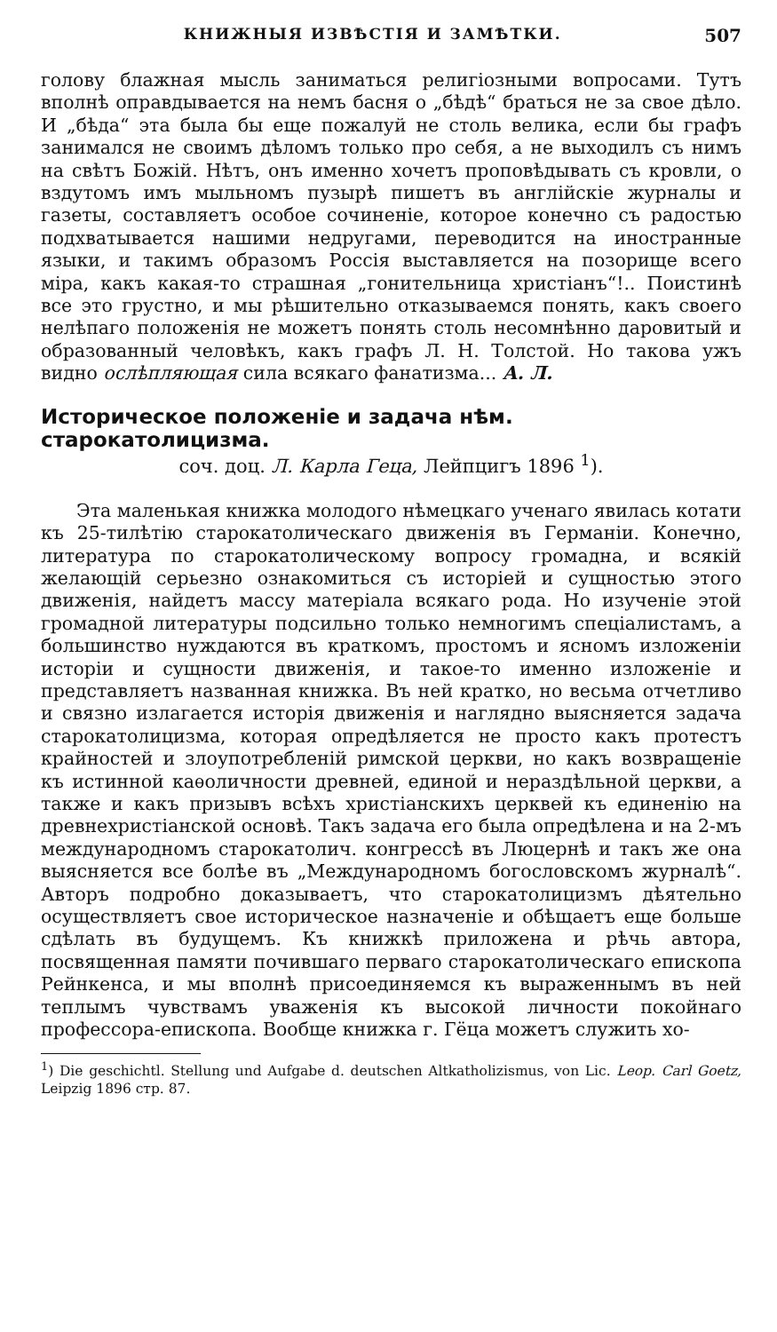КНИЖНЫЯ ИЗВѢСТІЯ И ЗАМѢТКИ. 507
голову блажная мысль заниматься религіозными вопросами. Тутъ вполнѣ оправдывается на немъ басня о „бѣдѣ“ браться не за свое дѣло. И „бѣда“ эта была бы еще пожалуй не столь велика, если бы графъ занимался не своимъ дѣломъ только про себя, а не выходилъ съ нимъ на свѣтъ Божій. Нѣтъ, онъ именно хочетъ проповѣдывать съ кровли, о вздутомъ имъ мыльномъ пузырѣ пишетъ въ англійскіе журналы и газеты, составляетъ особое сочиненіе, которое конечно съ радостью подхватывается нашими недругами, переводится на иностранные языки, и такимъ образомъ Россія выставляется на позорище всего міра, какъ какая-то страшная „гонительница христіанъ“!.. Поистинѣ все это грустно, и мы рѣшительно отказываемся понять, какъ своего нелѣпаго положенія не можетъ понять столь несомнѣнно даровитый и образованный человѣкъ, какъ графъ Л. Н. Толстой. Но такова ужъ видно ослѣпляющая сила всякаго фанатизма... А. Л.
Историческое положеніе и задача нѣм. старокатолицизма.
соч. доц. Л. Карла Геца, Лейпцигъ 1896 <sup>1</sup>).
Эта маленькая книжка молодого нѣмецкаго ученаго явилась котати къ 25-тилѣтію старокатолическаго движенія въ Германіи. Конечно, литература по старокатолическому вопросу громадна, и всякій желающій серьезно ознакомиться съ исторіей и сущностью этого движенія, найдетъ массу матеріала всякаго рода. Но изученіе этой громадной литературы подсильно только немногимъ спеціалистамъ, а большинство нуждаются въ краткомъ, простомъ и ясномъ изложеніи исторіи и сущности движенія, и такое-то именно изложеніе и представляетъ названная книжка. Въ ней кратко, но весьма отчетливо и связно излагается исторія движенія и наглядно выясняется задача старокатолицизма, которая опредѣляется не просто какъ протестъ крайностей и злоупотребленій римской церкви, но какъ возвращеніе къ истинной каѳоличности древней, единой и нераздѣльной церкви, а также и какъ призывъ всѣхъ христіанскихъ церквей къ единенію на древнехристіанской основѣ. Такъ задача его была опредѣлена и на 2-мъ международномъ старокатолич. конгрессѣ въ Люцернѣ и такъ же она выясняется все болѣе въ „Международномъ богословскомъ журналѣ“. Авторъ подробно доказываетъ, что старокатолицизмъ дѣятельно осуществляетъ свое историческое назначеніе и обѣщаетъ еще больше сдѣлать въ будущемъ. Къ книжкѣ приложена и рѣчь автора, посвященная памяти почившаго перваго старокатолическаго епископа Рейнкенса, и мы вполнѣ присоединяемся къ выраженнымъ въ ней теплымъ чувствамъ уваженія къ высокой личности покойнаго профессора-епископа. Вообще книжка г. Гёца можетъ служить хо-
<sup>1</sup>) Die geschichtl. Stellung und Aufgabe d. deutschen Altkatholizismus, von Lic. Leop. Carl Goetz, Leipzig 1896 стр. 87.